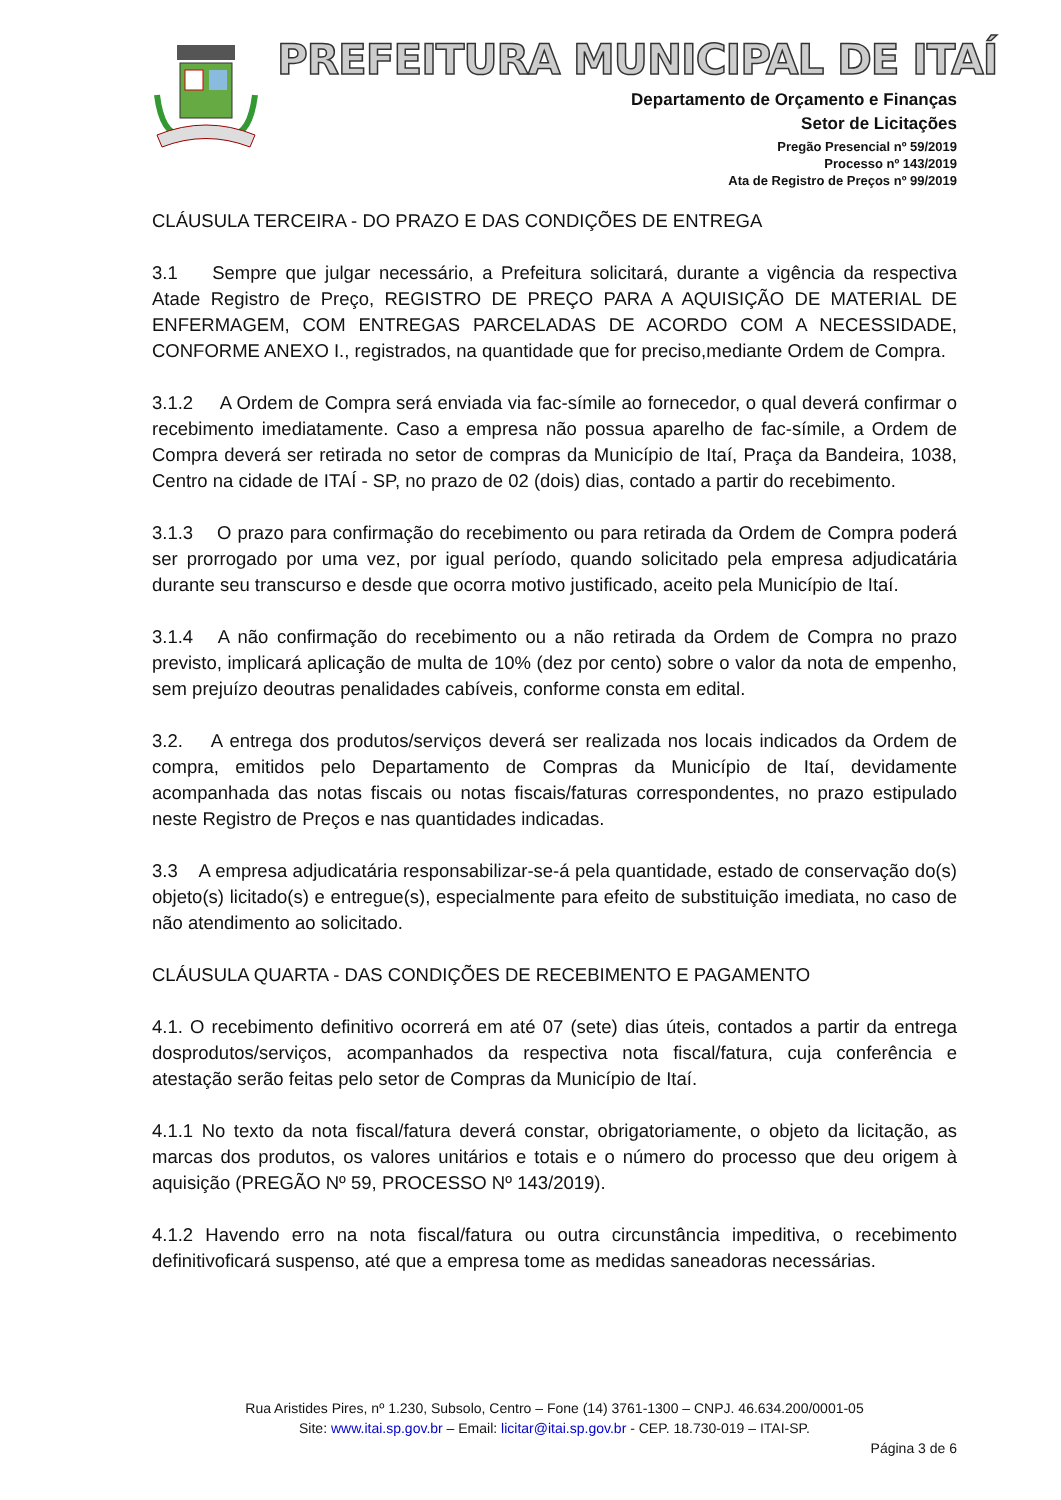PREFEITURA MUNICIPAL DE ITAÍ
Departamento de Orçamento e Finanças
Setor de Licitações
Pregão Presencial nº 59/2019
Processo nº 143/2019
Ata de Registro de Preços nº 99/2019
CLÁUSULA TERCEIRA - DO PRAZO E DAS CONDIÇÕES DE ENTREGA
3.1 Sempre que julgar necessário, a Prefeitura solicitará, durante a vigência da respectiva Atade Registro de Preço, REGISTRO DE PREÇO PARA A AQUISIÇÃO DE MATERIAL DE ENFERMAGEM, COM ENTREGAS PARCELADAS DE ACORDO COM A NECESSIDADE, CONFORME ANEXO I., registrados, na quantidade que for preciso,mediante Ordem de Compra.
3.1.2 A Ordem de Compra será enviada via fac-símile ao fornecedor, o qual deverá confirmar o recebimento imediatamente. Caso a empresa não possua aparelho de fac-símile, a Ordem de Compra deverá ser retirada no setor de compras da Município de Itaí, Praça da Bandeira, 1038, Centro na cidade de ITAÍ - SP, no prazo de 02 (dois) dias, contado a partir do recebimento.
3.1.3 O prazo para confirmação do recebimento ou para retirada da Ordem de Compra poderá ser prorrogado por uma vez, por igual período, quando solicitado pela empresa adjudicatária durante seu transcurso e desde que ocorra motivo justificado, aceito pela Município de Itaí.
3.1.4 A não confirmação do recebimento ou a não retirada da Ordem de Compra no prazo previsto, implicará aplicação de multa de 10% (dez por cento) sobre o valor da nota de empenho, sem prejuízo deoutras penalidades cabíveis, conforme consta em edital.
3.2. A entrega dos produtos/serviços deverá ser realizada nos locais indicados da Ordem de compra, emitidos pelo Departamento de Compras da Município de Itaí, devidamente acompanhada das notas fiscais ou notas fiscais/faturas correspondentes, no prazo estipulado neste Registro de Preços e nas quantidades indicadas.
3.3 A empresa adjudicatária responsabilizar-se-á pela quantidade, estado de conservação do(s) objeto(s) licitado(s) e entregue(s), especialmente para efeito de substituição imediata, no caso de não atendimento ao solicitado.
CLÁUSULA QUARTA - DAS CONDIÇÕES DE RECEBIMENTO E PAGAMENTO
4.1. O recebimento definitivo ocorrerá em até 07 (sete) dias úteis, contados a partir da entrega dosprodutos/serviços, acompanhados da respectiva nota fiscal/fatura, cuja conferência e atestação serão feitas pelo setor de Compras da Município de Itaí.
4.1.1 No texto da nota fiscal/fatura deverá constar, obrigatoriamente, o objeto da licitação, as marcas dos produtos, os valores unitários e totais e o número do processo que deu origem à aquisição (PREGÃO Nº 59, PROCESSO Nº 143/2019).
4.1.2 Havendo erro na nota fiscal/fatura ou outra circunstância impeditiva, o recebimento definitivoficará suspenso, até que a empresa tome as medidas saneadoras necessárias.
Rua Aristides Pires, nº 1.230, Subsolo, Centro – Fone (14) 3761-1300 – CNPJ. 46.634.200/0001-05
Site: www.itai.sp.gov.br – Email: licitar@itai.sp.gov.br - CEP. 18.730-019 – ITAI-SP.
Página 3 de 6